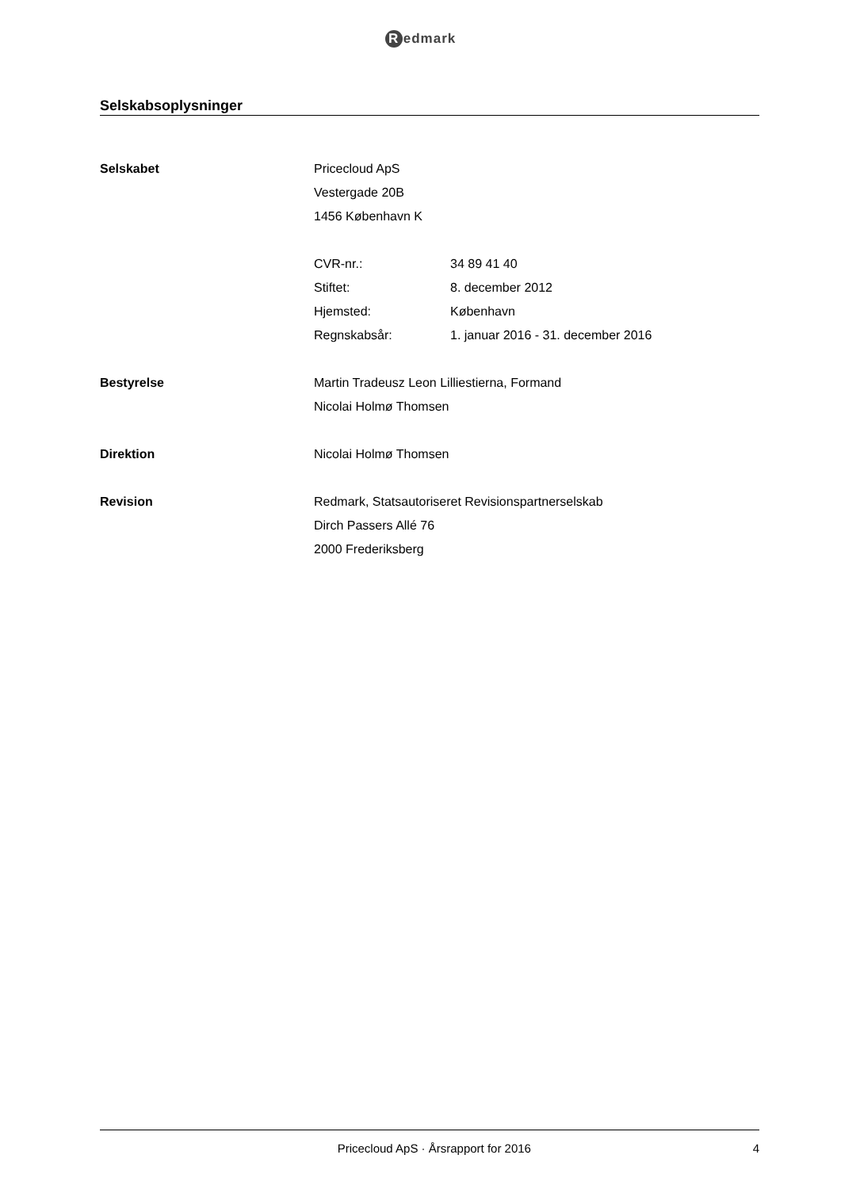Redmark
Selskabsoplysninger
| Selskabet | Pricecloud ApS | |
| | Vestergade 20B | |
| | 1456 København K | |
| | CVR-nr.: | 34 89 41 40 |
| | Stiftet: | 8. december 2012 |
| | Hjemsted: | København |
| | Regnskabsår: | 1. januar 2016 - 31. december 2016 |
| Bestyrelse | Martin Tradeusz Leon Lilliestierna, Formand | |
| | Nicolai Holmø Thomsen | |
| Direktion | Nicolai Holmø Thomsen | |
| Revision | Redmark, Statsautoriseret Revisionspartnerselskab | |
| | Dirch Passers Allé 76 | |
| | 2000 Frederiksberg | |
Pricecloud ApS · Årsrapport for 2016
4